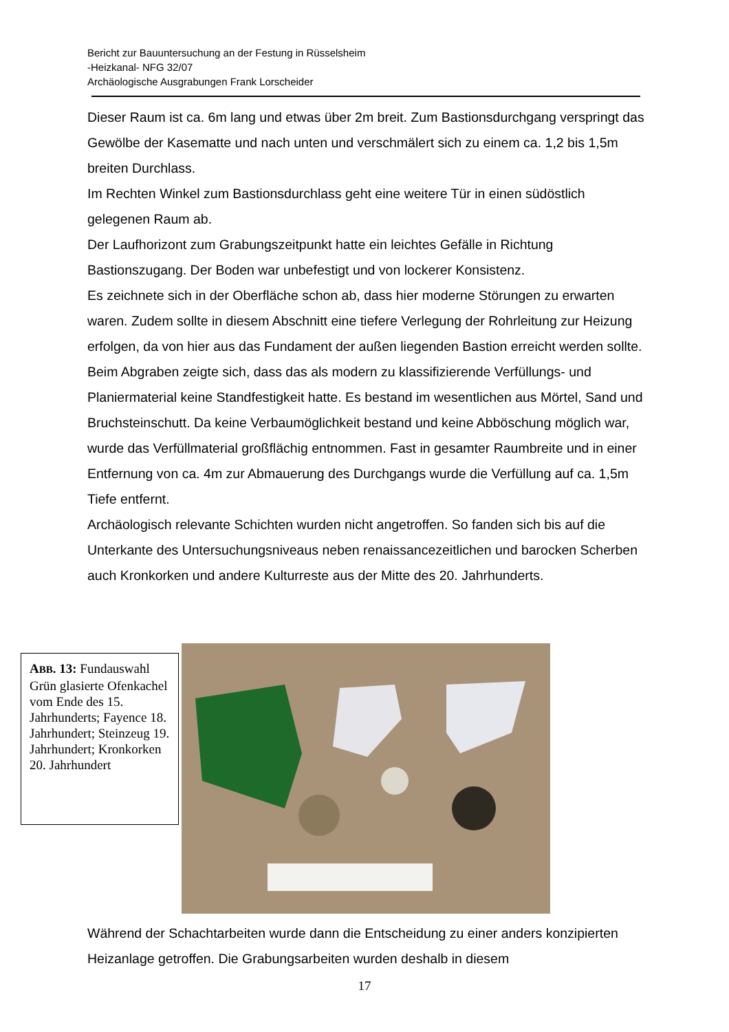Bericht zur Bauuntersuchung an der Festung in Rüsselsheim
-Heizkanal- NFG 32/07
Archäologische Ausgrabungen Frank Lorscheider
Dieser Raum ist ca. 6m lang und etwas über 2m breit. Zum Bastionsdurchgang verspringt das Gewölbe der Kasematte und nach unten und verschmälert sich zu einem ca. 1,2 bis 1,5m breiten Durchlass.
Im Rechten Winkel zum Bastionsdurchlass geht eine weitere Tür in einen südöstlich gelegenen Raum ab.
Der Laufhorizont zum Grabungszeitpunkt hatte ein leichtes Gefälle in Richtung Bastionszugang. Der Boden war unbefestigt und von lockerer Konsistenz.
Es zeichnete sich in der Oberfläche schon ab, dass hier moderne Störungen zu erwarten waren. Zudem sollte in diesem Abschnitt eine tiefere Verlegung der Rohrleitung zur Heizung erfolgen, da von hier aus das Fundament der außen liegenden Bastion erreicht werden sollte.
Beim Abgraben zeigte sich, dass das als modern zu klassifizierende Verfüllungs- und Planiermaterial keine Standfestigkeit hatte. Es bestand im wesentlichen aus Mörtel, Sand und Bruchsteinschutt. Da keine Verbaumöglichkeit bestand und keine Abböschung möglich war, wurde das Verfüllmaterial großflächig entnommen. Fast in gesamter Raumbreite und in einer Entfernung von ca. 4m zur Abmauerung des Durchgangs wurde die Verfüllung auf ca. 1,5m Tiefe entfernt.
Archäologisch relevante Schichten wurden nicht angetroffen. So fanden sich bis auf die Unterkante des Untersuchungsniveaus neben renaissancezeitlichen und barocken Scherben auch Kronkorken und andere Kulturreste aus der Mitte des 20. Jahrhunderts.
ABB. 13: Fundauswahl Grün glasierte Ofenkachel vom Ende des 15. Jahrhunderts; Fayence 18. Jahrhundert; Steinzeug 19. Jahrhundert; Kronkorken 20. Jahrhundert
Während der Schachtarbeiten wurde dann die Entscheidung zu einer anders konzipierten Heizanlage getroffen. Die Grabungsarbeiten wurden deshalb in diesem
17